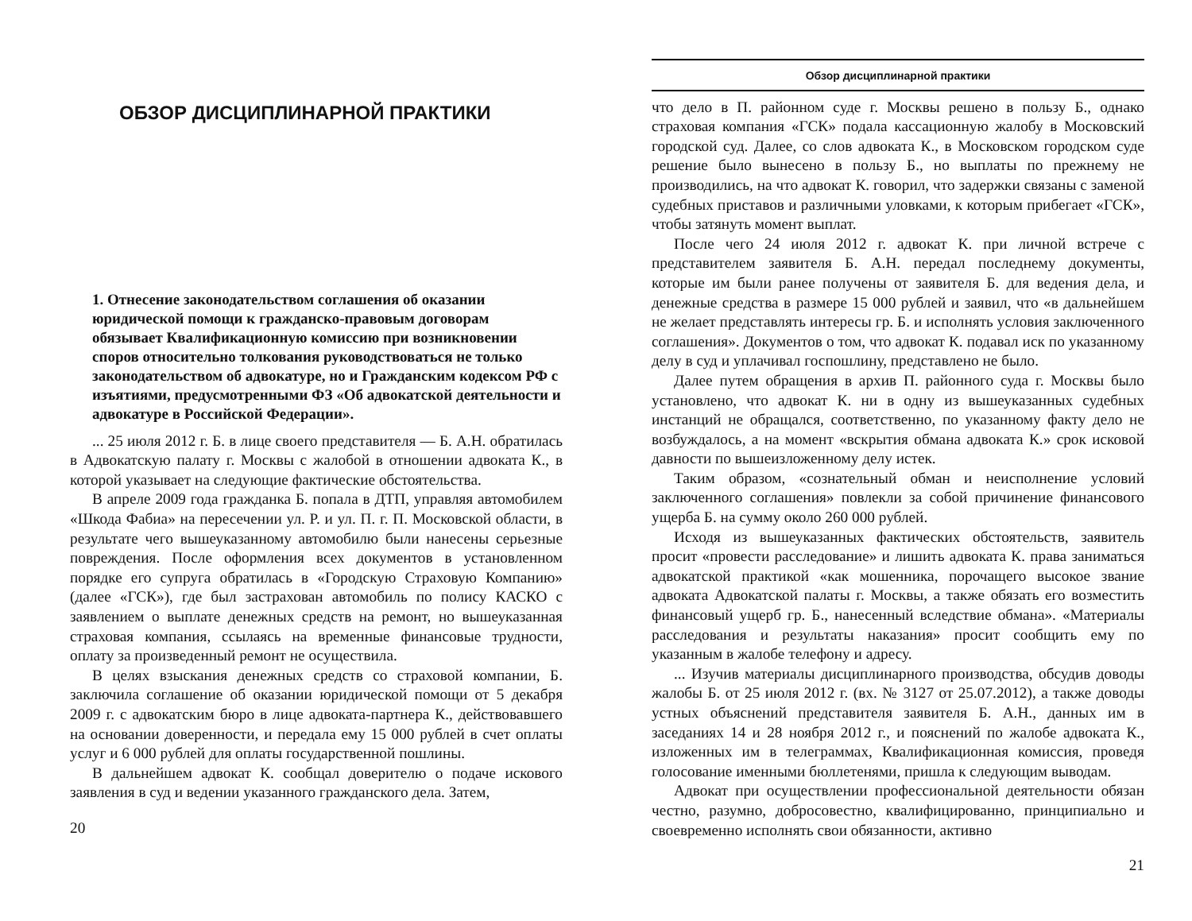ОБЗОР ДИСЦИПЛИНАРНОЙ ПРАКТИКИ
1. Отнесение законодательством соглашения об оказании юридической помощи к гражданско-правовым договорам обязывает Квалификационную комиссию при возникновении споров относительно толкования руководствоваться не только законодательством об адвокатуре, но и Гражданским кодексом РФ с изъятиями, предусмотренными ФЗ «Об адвокатской деятельности и адвокатуре в Российской Федерации».
... 25 июля 2012 г. Б. в лице своего представителя — Б. А.Н. обратилась в Адвокатскую палату г. Москвы с жалобой в отношении адвоката К., в которой указывает на следующие фактические обстоятельства.
В апреле 2009 года гражданка Б. попала в ДТП, управляя автомобилем «Шкода Фабиа» на пересечении ул. Р. и ул. П. г. П. Московской области, в результате чего вышеуказанному автомобилю были нанесены серьезные повреждения. После оформления всех документов в установленном порядке его супруга обратилась в «Городскую Страховую Компанию» (далее «ГСК»), где был застрахован автомобиль по полису КАСКО с заявлением о выплате денежных средств на ремонт, но вышеуказанная страховая компания, ссылаясь на временные финансовые трудности, оплату за произведенный ремонт не осуществила.
В целях взыскания денежных средств со страховой компании, Б. заключила соглашение об оказании юридической помощи от 5 декабря 2009 г. с адвокатским бюро в лице адвоката-партнера К., действовавшего на основании доверенности, и передала ему 15 000 рублей в счет оплаты услуг и 6 000 рублей для оплаты государственной пошлины.
В дальнейшем адвокат К. сообщал доверителю о подаче искового заявления в суд и ведении указанного гражданского дела. Затем,
20
Обзор дисциплинарной практики
что дело в П. районном суде г. Москвы решено в пользу Б., однако страховая компания «ГСК» подала кассационную жалобу в Московский городской суд. Далее, со слов адвоката К., в Московском городском суде решение было вынесено в пользу Б., но выплаты по прежнему не производились, на что адвокат К. говорил, что задержки связаны с заменой судебных приставов и различными уловками, к которым прибегает «ГСК», чтобы затянуть момент выплат.
После чего 24 июля 2012 г. адвокат К. при личной встрече с представителем заявителя Б. А.Н. передал последнему документы, которые им были ранее получены от заявителя Б. для ведения дела, и денежные средства в размере 15 000 рублей и заявил, что «в дальнейшем не желает представлять интересы гр. Б. и исполнять условия заключенного соглашения». Документов о том, что адвокат К. подавал иск по указанному делу в суд и уплачивал госпошлину, представлено не было.
Далее путем обращения в архив П. районного суда г. Москвы было установлено, что адвокат К. ни в одну из вышеуказанных судебных инстанций не обращался, соответственно, по указанному факту дело не возбуждалось, а на момент «вскрытия обмана адвоката К.» срок исковой давности по вышеизложенному делу истек.
Таким образом, «сознательный обман и неисполнение условий заключенного соглашения» повлекли за собой причинение финансового ущерба Б. на сумму около 260 000 рублей.
Исходя из вышеуказанных фактических обстоятельств, заявитель просит «провести расследование» и лишить адвоката К. права заниматься адвокатской практикой «как мошенника, порочащего высокое звание адвоката Адвокатской палаты г. Москвы, а также обязать его возместить финансовый ущерб гр. Б., нанесенный вследствие обмана». «Материалы расследования и результаты наказания» просит сообщить ему по указанным в жалобе телефону и адресу.
... Изучив материалы дисциплинарного производства, обсудив доводы жалобы Б. от 25 июля 2012 г. (вх. № 3127 от 25.07.2012), а также доводы устных объяснений представителя заявителя Б. А.Н., данных им в заседаниях 14 и 28 ноября 2012 г., и пояснений по жалобе адвоката К., изложенных им в телеграммах, Квалификационная комиссия, проведя голосование именными бюллетенями, пришла к следующим выводам.
Адвокат при осуществлении профессиональной деятельности обязан честно, разумно, добросовестно, квалифицированно, принципиально и своевременно исполнять свои обязанности, активно
21